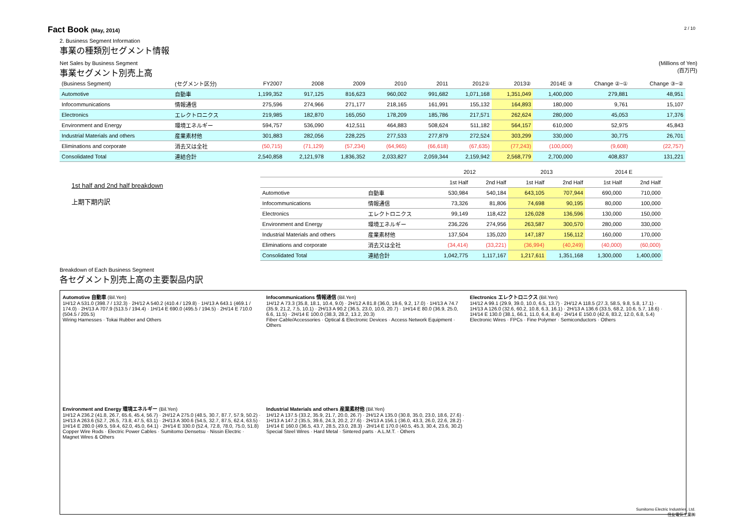2 / 10
Fact Book (May, 2014)
2. Business Segment Information
事業の種類別セグメント情報
Net Sales by Business Segment
事業セグメント別売上高
(Millions of Yen)
(百万円)
| (Business Segment) | (セグメント区分) | FY2007 | 2008 | 2009 | 2010 | 2011 | 2012① | 2013② | 2014E ③ | Change ②−① | Change ③−② |
| --- | --- | --- | --- | --- | --- | --- | --- | --- | --- | --- | --- |
| Automotive | 自動車 | 1,199,352 | 917,125 | 816,623 | 960,002 | 991,682 | 1,071,168 | 1,351,049 | 1,400,000 | 279,881 | 48,951 |
| Infocommunications | 情報通信 | 275,596 | 274,966 | 271,177 | 218,165 | 161,991 | 155,132 | 164,893 | 180,000 | 9,761 | 15,107 |
| Electronics | エレクトロニクス | 219,985 | 182,870 | 165,050 | 178,209 | 185,786 | 217,571 | 262,624 | 280,000 | 45,053 | 17,376 |
| Environment and Energy | 環境エネルギー | 594,757 | 536,090 | 412,511 | 464,883 | 508,624 | 511,182 | 564,157 | 610,000 | 52,975 | 45,843 |
| Industrial Materials and others | 産業素材他 | 301,883 | 282,056 | 228,225 | 277,533 | 277,879 | 272,524 | 303,299 | 330,000 | 30,775 | 26,701 |
| Eliminations and corporate | 消去又は全社 | (50,715) | (71,129) | (57,234) | (64,965) | (66,618) | (67,635) | (77,243) | (100,000) | (9,608) | (22,757) |
| Consolidated Total | 連結合計 | 2,540,858 | 2,121,978 | 1,836,352 | 2,033,827 | 2,059,344 | 2,159,942 | 2,568,779 | 2,700,000 | 408,837 | 131,221 |
1st half and 2nd half breakdown
上期下期内訳
| | | 2012 | | 2013 | | 2014 E | |
| --- | --- | --- | --- | --- | --- | --- | --- |
| | | 1st Half | 2nd Half | 1st Half | 2nd Half | 1st Half | 2nd Half |
| Automotive | 自動車 | 530,984 | 540,184 | 643,105 | 707,944 | 690,000 | 710,000 |
| Infocommunications | 情報通信 | 73,326 | 81,806 | 74,698 | 90,195 | 80,000 | 100,000 |
| Electronics | エレクトロニクス | 99,149 | 118,422 | 126,028 | 136,596 | 130,000 | 150,000 |
| Environment and Energy | 環境エネルギー | 236,226 | 274,956 | 263,587 | 300,570 | 280,000 | 330,000 |
| Industrial Materials and others | 産業素材他 | 137,504 | 135,020 | 147,187 | 156,112 | 160,000 | 170,000 |
| Eliminations and corporate | 消去又は全社 | (34,414) | (33,221) | (36,994) | (40,249) | (40,000) | (60,000) |
| Consolidated Total | 連結合計 | 1,042,775 | 1,117,167 | 1,217,611 | 1,351,168 | 1,300,000 | 1,400,000 |
Breakdown of Each Business Segment
各セグメント別売上高の主要製品内訳
Automotive 自動車 (Bil.Yen)
1H/12 A 531.0 (398.7 / 132.3) · 2H/12 A 540.2 (410.4 / 129.8) · 1H/13 A 643.1 (469.1 / 174.0) · 2H/13 A 707.9 (513.5 / 194.4) · 1H/14 E 690.0 (495.5 / 194.5) · 2H/14 E 710.0 (504.5 / 205.5)
Wiring Harnesses · Tokai Rubber and Others
Infocommunications 情報通信 (Bil.Yen)
1H/12 A 73.3 (35.8, 18.1, 10.4, 9.0) · 2H/12 A 81.8 (36.0, 19.6, 9.2, 17.0) · 1H/13 A 74.7 (35.9, 21.2, 7.5, 10.1) · 2H/13 A 90.2 (36.5, 23.0, 10.0, 20.7) · 1H/14 E 80.0 (36.9, 25.0, 6.6, 11.5) · 2H/14 E 100.0 (38.3, 28.2, 13.2, 20.3)
Fiber·Cable/Accessories · Optical & Electronic Devices · Access Network Equipment · Others
Electronics エレクトロニクス (Bil.Yen)
1H/12 A 99.1 (29.9, 39.0, 10.0, 6.5, 13.7) · 2H/12 A 118.5 (27.3, 58.5, 9.8, 5.8, 17.1) · 1H/13 A 126.0 (32.6, 60.2, 10.8, 6.3, 16.1) · 2H/13 A 136.6 (33.5, 68.2, 10.6, 5.7, 18.6) · 1H/14 E 130.0 (38.1, 66.1, 11.0, 6.4, 8.4) · 2H/14 E 150.0 (42.6, 83.2, 12.0, 6.8, 5.4)
Electronic Wires · FPCs · Fine Polymer · Semiconductors · Others
Environment and Energy 環境エネルギー (Bil.Yen)
1H/12 A 236.2 (41.8, 26.7, 65.6, 45.4, 56.7) · 2H/12 A 275.0 (48.5, 30.7, 87.7, 57.9, 50.2) · 1H/13 A 263.6 (52.7, 26.5, 73.8, 47.5, 63.1) · 2H/13 A 300.6 (54.5, 32.7, 87.5, 62.4, 63.5) · 1H/14 E 280.0 (49.5, 59.4, 62.0, 45.0, 64.1) · 2H/14 E 330.0 (52.4, 72.8, 78.0, 75.0, 51.8)
Copper Wire Rods · Electric Power Cables · Sumitomo Densetsu · Nissin Electric · Magnet Wires & Others
Industrial Materials and others 産業素材他 (Bil.Yen)
1H/12 A 137.5 (33.2, 35.9, 21.7, 20.0, 26.7) · 2H/12 A 135.0 (30.8, 35.0, 23.0, 18.6, 27.6) · 1H/13 A 147.2 (35.5, 39.6, 24.3, 20.2, 27.6) · 2H/13 A 156.1 (36.0, 43.3, 26.0, 22.6, 28.2) · 1H/14 E 160.0 (36.5, 43.7, 28.5, 23.0, 28.3) · 2H/14 E 170.0 (40.5, 45.3, 30.4, 23.6, 30.2)
Special Steel Wires · Hard Metal · Sintered parts · A.L.M.T. · Others
Sumitomo Electric Industries, Ltd.
住友電気工業㈱